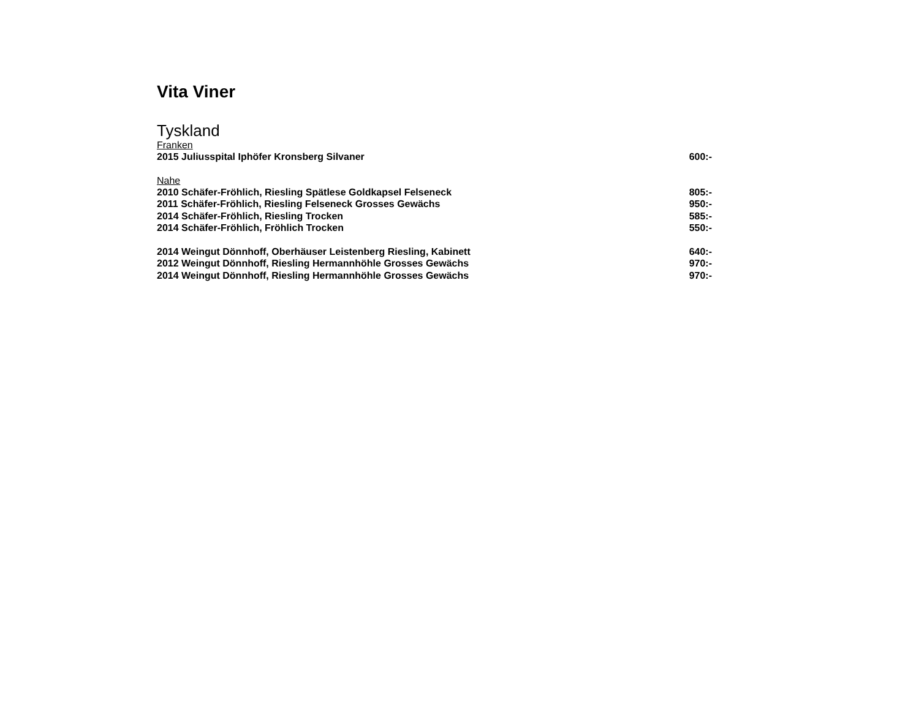Vita Viner
Tyskland
Franken
2015 Juliusspital Iphöfer Kronsberg Silvaner 600:-
Nahe
2010 Schäfer-Fröhlich, Riesling Spätlese Goldkapsel Felseneck 805:-
2011 Schäfer-Fröhlich, Riesling Felseneck Grosses Gewächs 950:-
2014 Schäfer-Fröhlich, Riesling Trocken 585:-
2014 Schäfer-Fröhlich, Fröhlich Trocken 550:-
2014 Weingut Dönnhoff, Oberhäuser Leistenberg Riesling, Kabinett 640:-
2012 Weingut Dönnhoff, Riesling Hermannhöhle Grosses Gewächs 970:-
2014 Weingut Dönnhoff, Riesling Hermannhöhle Grosses Gewächs 970:-